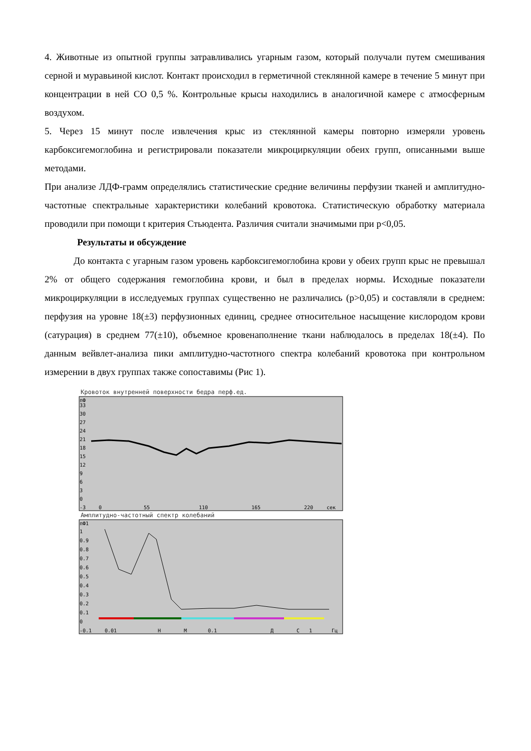4. Животные из опытной группы затравливались угарным газом, который получали путем смешивания серной и муравьиной кислот. Контакт происходил в герметичной стеклянной камере в течение 5 минут при концентрации в ней CO 0,5 %. Контрольные крысы находились в аналогичной камере с атмосферным воздухом.
5. Через 15 минут после извлечения крыс из стеклянной камеры повторно измеряли уровень карбоксигемоглобина и регистрировали показатели микроциркуляции обеих групп, описанными выше методами.
При анализе ЛДФ-грамм определялись статистические средние величины перфузии тканей и амплитудно-частотные спектральные характеристики колебаний кровотока. Статистическую обработку материала проводили при помощи t критерия Стьюдента. Различия считали значимыми при p<0,05.
Результаты и обсуждение
До контакта с угарным газом уровень карбоксигемоглобина крови у обеих групп крыс не превышал 2% от общего содержания гемоглобина крови, и был в пределах нормы. Исходные показатели микроциркуляции в исследуемых группах существенно не различались (p>0,05) и составляли в среднем: перфузия на уровне 18(±3) перфузионных единиц, среднее относительное насыщение кислородом крови (сатурация) в среднем 77(±10), объемное кровенаполнение ткани наблюдалось в пределах 18(±4). По данным вейвлет-анализа пики амплитудно-частотного спектра колебаний кровотока при контрольном измерении в двух группах также сопоставимы (Рис 1).
Кровоток внутренней поверхности бедра перф.ед.
пФ
33
30
27
24
21
18
15
12
9
6
3
0
-3
0
55
110
165
220
сек
Амплитудно-частотный спектр колебаний
пФ1
1
0.9
0.8
0.7
0.6
0.5
0.4
0.3
0.2
0.1
0
-0.1
0.01
Н
М
0.1
Д
С
1
Гц